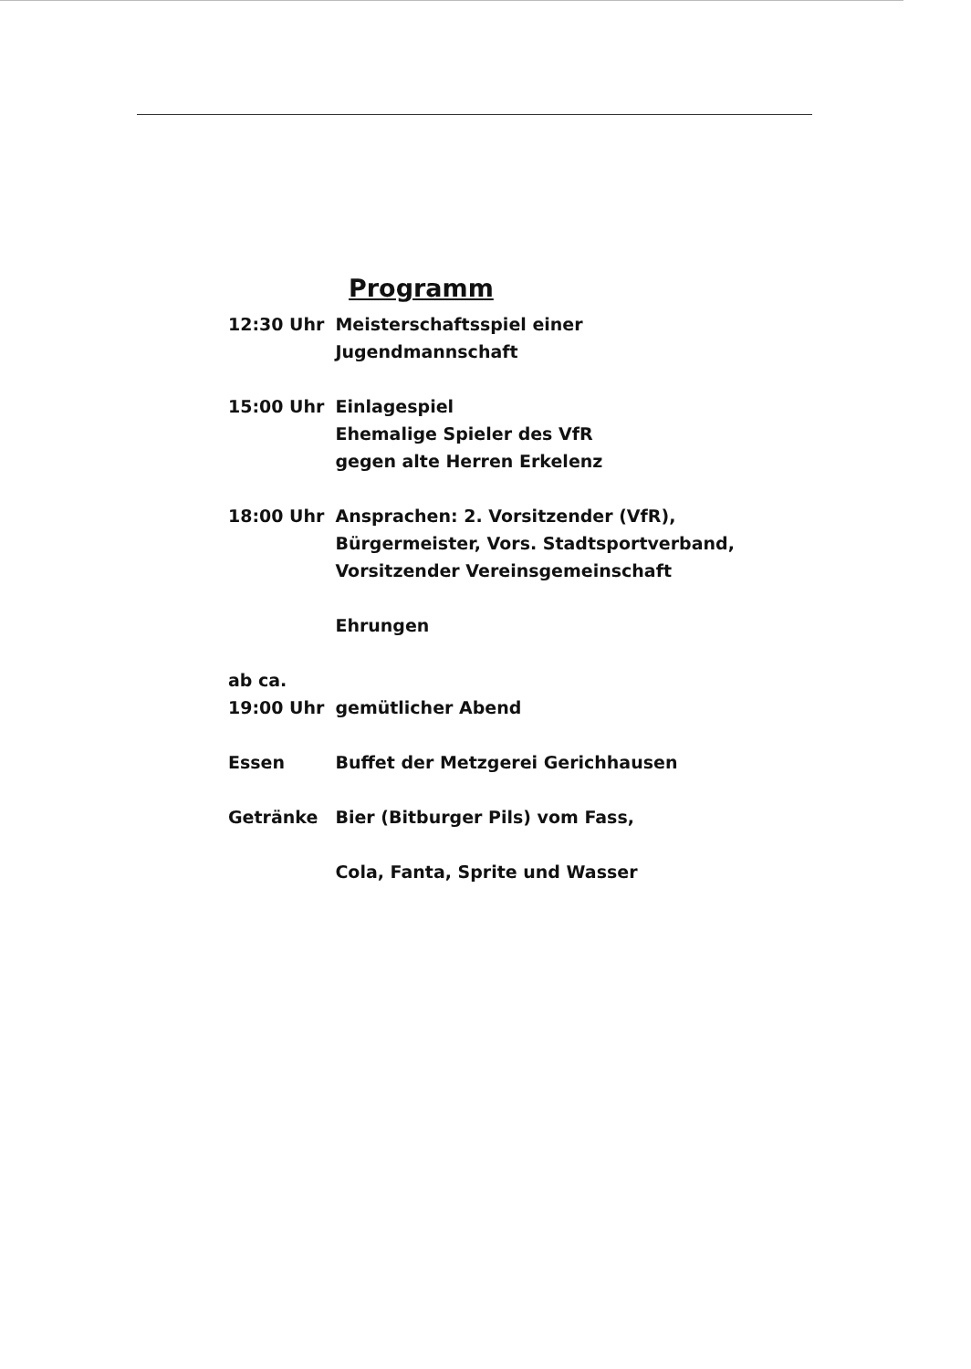Programm
| 12:30 Uhr | Meisterschaftsspiel einer Jugendmannschaft |
| 15:00 Uhr | Einlagespiel Ehemalige Spieler des VfR gegen alte Herren Erkelenz |
| 18:00 Uhr | Ansprachen: 2. Vorsitzender (VfR), Bürgermeister, Vors. Stadtsportverband, Vorsitzender Vereinsgemeinschaft |
| | Ehrungen |
| ab ca. 19:00 Uhr | gemütlicher Abend |
| Essen | Buffet der Metzgerei Gerichhausen |
| Getränke | Bier (Bitburger Pils) vom Fass, Cola, Fanta, Sprite und Wasser |